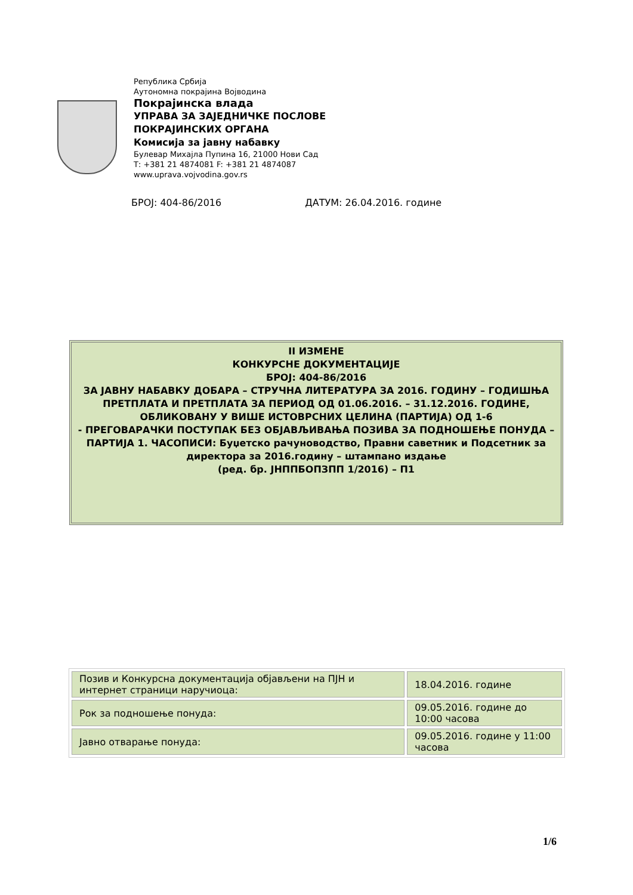Република Србија
Аутономна покрајина Војводина
Покрајинска влада
УПРАВА ЗА ЗАЈЕДНИЧКЕ ПОСЛОВЕ
ПОКРАЈИНСКИХ ОРГАНА
Комисија за јавну набавку
Булевар Михајла Пупина 16, 21000 Нови Сад
Т: +381 21 4874081 F: +381 21 4874087
www.uprava.vojvodina.gov.rs
БРОЈ: 404-86/2016 ДАТУМ: 26.04.2016. године
II ИЗМЕНЕ
КОНКУРСНЕ ДОКУМЕНТАЦИЈЕ
БРОЈ: 404-86/2016
ЗА ЈАВНУ НАБАВКУ ДОБАРА – СТРУЧНА ЛИТЕРАТУРА ЗА 2016. ГОДИНУ – ГОДИШЊА ПРЕТПЛАТА И ПРЕТПЛАТА ЗА ПЕРИОД ОД 01.06.2016. – 31.12.2016. ГОДИНЕ, ОБЛИКОВАНУ У ВИШЕ ИСТОВРСНИХ ЦЕЛИНА (ПАРТИЈА) ОД 1-6
- ПРЕГОВАРАЧКИ ПОСТУПАК БЕЗ ОБЈАВЉИВАЊА ПОЗИВА ЗА ПОДНОШЕЊЕ ПОНУДА –
ПАРТИЈА 1. ЧАСОПИСИ: Буџетско рачуноводство, Правни саветник и Подсетник за директора за 2016.годину – штампано издање
(ред. бр. ЈНППБОПЗПП 1/2016) – П1
| Позив и Конкурсна документација објављени на ПЈН и интернет страници наручиоца: | 18.04.2016. године |
| Рок за подношење понуда: | 09.05.2016. године до 10:00 часова |
| Јавно отварање понуда: | 09.05.2016. године у 11:00 часова |
1/6